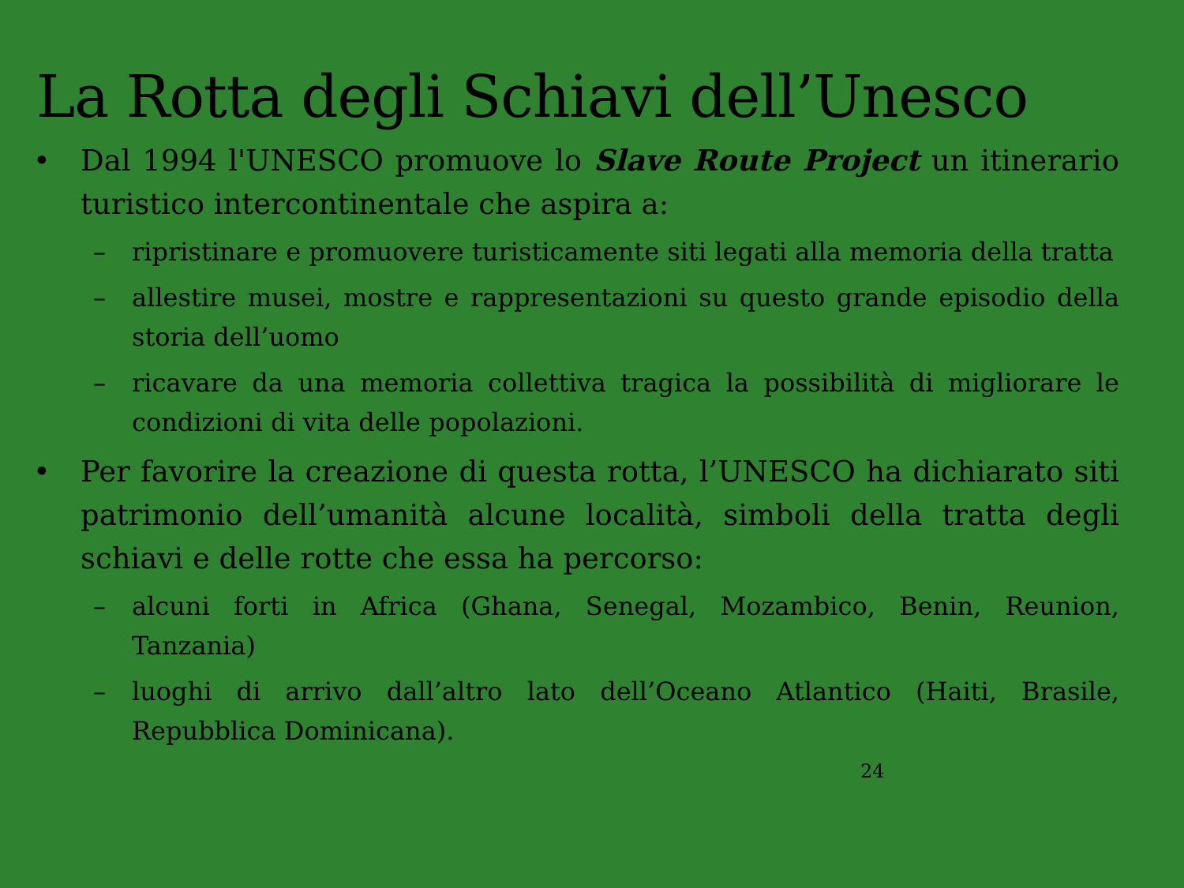La Rotta degli Schiavi dell’Unesco
• Dal 1994 l'UNESCO promuove lo Slave Route Project un itinerario turistico intercontinentale che aspira a:
– ripristinare e promuovere turisticamente siti legati alla memoria della tratta
– allestire musei, mostre e rappresentazioni su questo grande episodio della storia dell’uomo
– ricavare da una memoria collettiva tragica la possibilità di migliorare le condizioni di vita delle popolazioni.
• Per favorire la creazione di questa rotta, l’UNESCO ha dichiarato siti patrimonio dell’umanità alcune località, simboli della tratta degli schiavi e delle rotte che essa ha percorso:
– alcuni forti in Africa (Ghana, Senegal, Mozambico, Benin, Reunion, Tanzania)
– luoghi di arrivo dall’altro lato dell’Oceano Atlantico (Haiti, Brasile, Repubblica Dominicana).
24